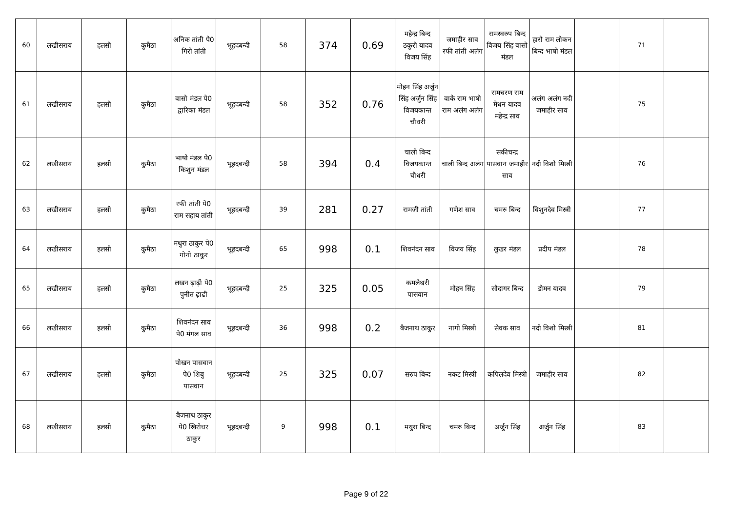| 60 | लखीसराय | हलसी | कुमैठा | अनिक तांती पे0 गिरो तांती | भूहदबन्दी | 58 | 374 | 0.69 | महेन्द्र बिन्द ठकुरी यादव विजय सिंह | जमाहीर साव रफी तांती अलंग | रामस्वरुप बिन्द विजय सिंह वासो मंडल | हारो राम लोकन बिन्द भाषो मंडल | | 71 | |
| 61 | लखीसराय | हलसी | कुमैठा | वासो मंडल पे0 द्वारिका मंडल | भूहदबन्दी | 58 | 352 | 0.76 | मोहन सिंह अर्जुन सिंह अर्जुन सिंह विजयकान्त चौधरी | वाके राम भाषो राम अलंग अलंग | रामचरण राम मेधन यादव महेन्द्र साव | अलंग अलंग नदी जमाहीर साव | | 75 | |
| 62 | लखीसराय | हलसी | कुमैठा | भाषो मंडल पे0 किशुन मंडल | भूहदबन्दी | 58 | 394 | 0.4 | चाली बिन्द विजयकान्त चौधरी | चाली बिन्द अलंग | सकीचन्द्र पासवान जमाहीर साव | नदी विशो मिस्त्री | | 76 | |
| 63 | लखीसराय | हलसी | कुमैठा | रफी तांती पे0 राम सहाय तांती | भूहदबन्दी | 39 | 281 | 0.27 | रामजी तांती | गणेश साव | चमरु बिन्द | विशुनदेव मिस्त्री | | 77 | |
| 64 | लखीसराय | हलसी | कुमैठा | मथुरा ठाकुर पे0 गोनो ठाकुर | भूहदबन्दी | 65 | 998 | 0.1 | शिवनंदन साव | विजय सिंह | लुखर मंडल | प्रदीप मंडल | | 78 | |
| 65 | लखीसराय | हलसी | कुमैठा | लखन ढ़ाढ़ी पे0 पुनीत ढ़ाढी | भूहदबन्दी | 25 | 325 | 0.05 | कमलेश्वरी पासवान | मोहन सिंह | सौदागर बिन्द | डोमन यादव | | 79 | |
| 66 | लखीसराय | हलसी | कुमैठा | शिवनंदन साव पे0 मंगल साव | भूहदबन्दी | 36 | 998 | 0.2 | बैजनाथ ठाकुर | नागो मिस्त्री | सेवक साव | नदी विशो मिस्त्री | | 81 | |
| 67 | लखीसराय | हलसी | कुमैठा | पोखन पासवान पे0 शिबु पासवान | भूहदबन्दी | 25 | 325 | 0.07 | सरुप बिन्द | नकट मिस्त्री | कपिलदेव मिस्त्री | जमाहीर साव | | 82 | |
| 68 | लखीसराय | हलसी | कुमैठा | बैजनाथ ठाकुर पे0 खिरोधर ठाकुर | भूहदबन्दी | 9 | 998 | 0.1 | मथुरा बिन्द | चमरु बिन्द | अर्जुन सिंह | अर्जुन सिंह | | 83 | |
Page 9 of 22